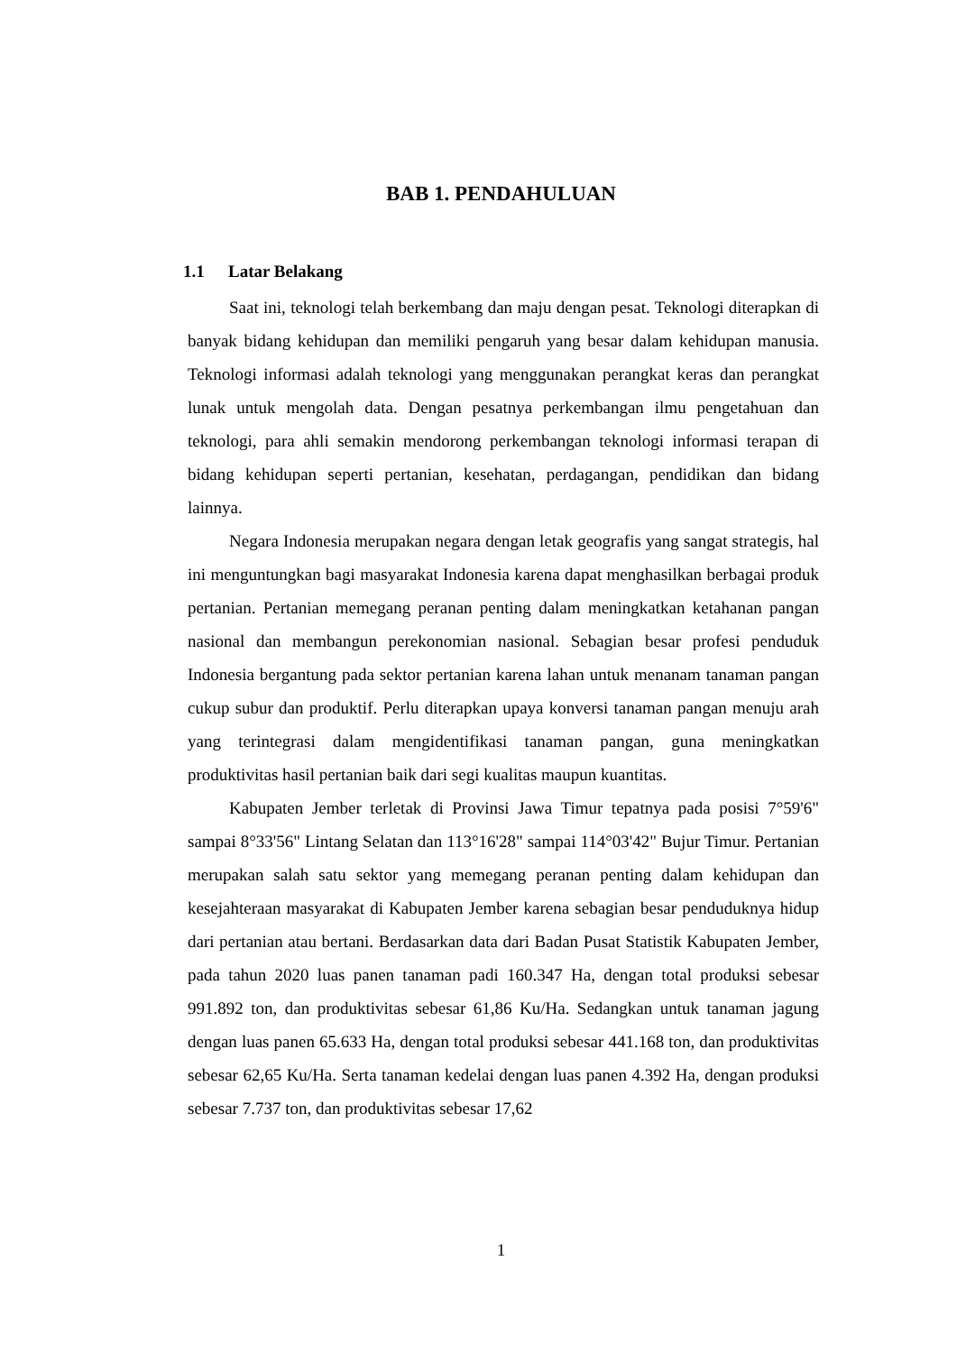BAB 1. PENDAHULUAN
1.1 Latar Belakang
Saat ini, teknologi telah berkembang dan maju dengan pesat. Teknologi diterapkan di banyak bidang kehidupan dan memiliki pengaruh yang besar dalam kehidupan manusia. Teknologi informasi adalah teknologi yang menggunakan perangkat keras dan perangkat lunak untuk mengolah data. Dengan pesatnya perkembangan ilmu pengetahuan dan teknologi, para ahli semakin mendorong perkembangan teknologi informasi terapan di bidang kehidupan seperti pertanian, kesehatan, perdagangan, pendidikan dan bidang lainnya.
Negara Indonesia merupakan negara dengan letak geografis yang sangat strategis, hal ini menguntungkan bagi masyarakat Indonesia karena dapat menghasilkan berbagai produk pertanian. Pertanian memegang peranan penting dalam meningkatkan ketahanan pangan nasional dan membangun perekonomian nasional. Sebagian besar profesi penduduk Indonesia bergantung pada sektor pertanian karena lahan untuk menanam tanaman pangan cukup subur dan produktif. Perlu diterapkan upaya konversi tanaman pangan menuju arah yang terintegrasi dalam mengidentifikasi tanaman pangan, guna meningkatkan produktivitas hasil pertanian baik dari segi kualitas maupun kuantitas.
Kabupaten Jember terletak di Provinsi Jawa Timur tepatnya pada posisi 7°59'6" sampai 8°33'56" Lintang Selatan dan 113°16'28" sampai 114°03'42" Bujur Timur. Pertanian merupakan salah satu sektor yang memegang peranan penting dalam kehidupan dan kesejahteraan masyarakat di Kabupaten Jember karena sebagian besar penduduknya hidup dari pertanian atau bertani. Berdasarkan data dari Badan Pusat Statistik Kabupaten Jember, pada tahun 2020 luas panen tanaman padi 160.347 Ha, dengan total produksi sebesar 991.892 ton, dan produktivitas sebesar 61,86 Ku/Ha. Sedangkan untuk tanaman jagung dengan luas panen 65.633 Ha, dengan total produksi sebesar 441.168 ton, dan produktivitas sebesar 62,65 Ku/Ha. Serta tanaman kedelai dengan luas panen 4.392 Ha, dengan produksi sebesar 7.737 ton, dan produktivitas sebesar 17,62
1